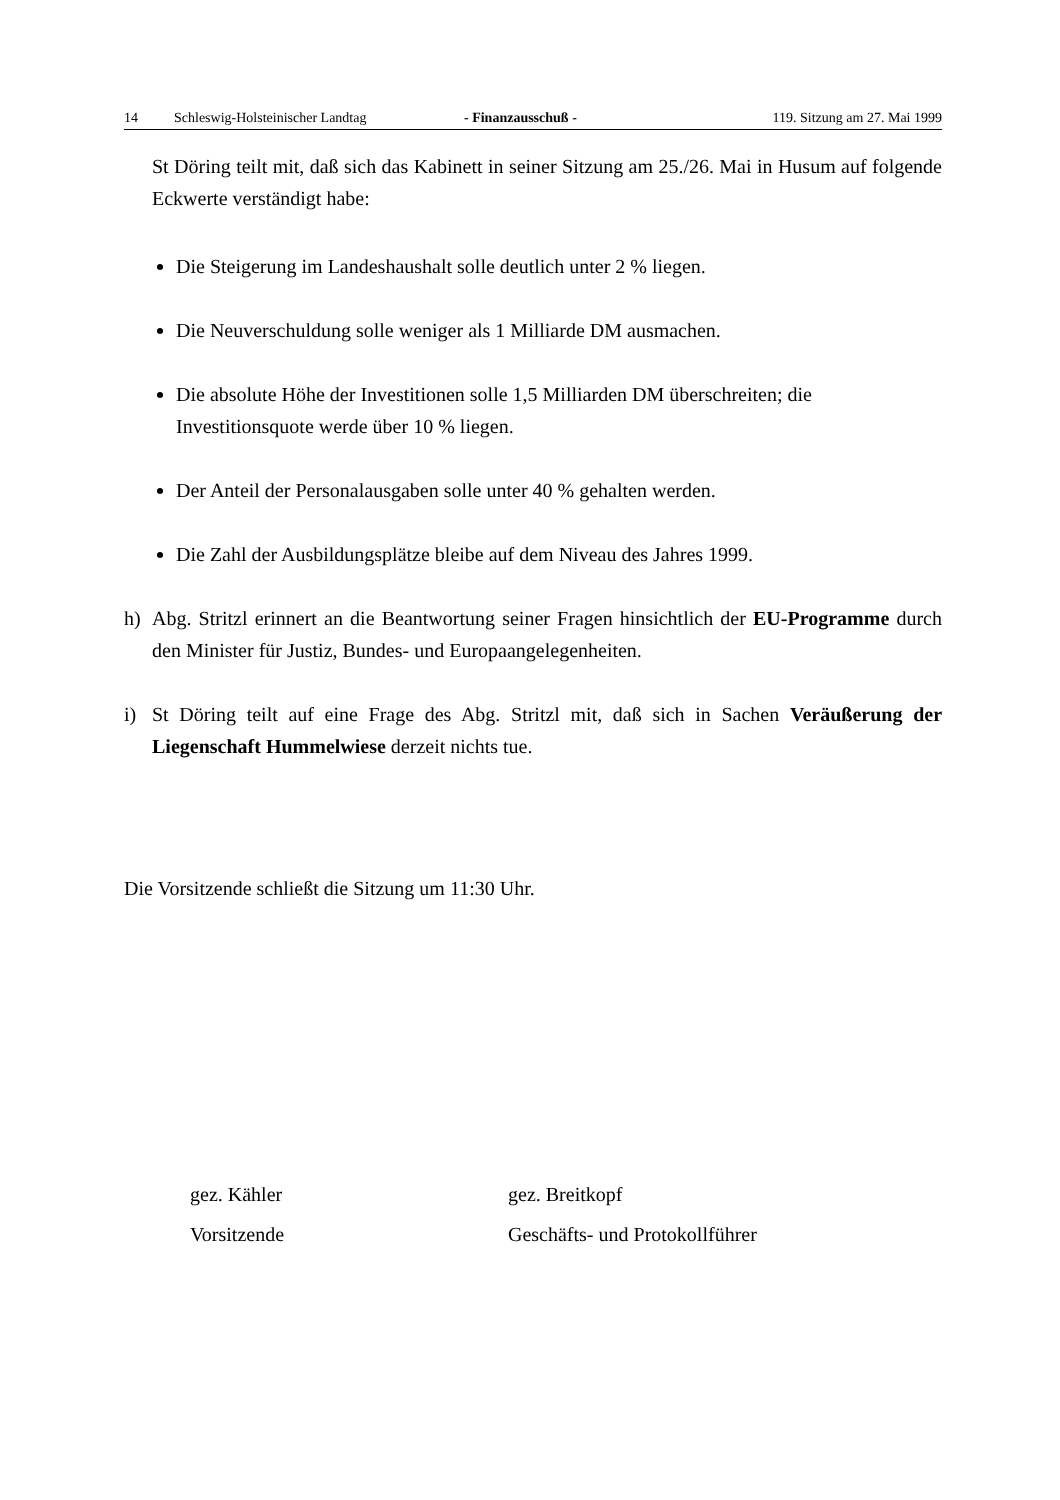14 Schleswig-Holsteinischer Landtag - Finanzausschuß - 119. Sitzung am 27. Mai 1999
St Döring teilt mit, daß sich das Kabinett in seiner Sitzung am 25./26. Mai in Husum auf folgende Eckwerte verständigt habe:
Die Steigerung im Landeshaushalt solle deutlich unter 2 % liegen.
Die Neuverschuldung solle weniger als 1 Milliarde DM ausmachen.
Die absolute Höhe der Investitionen solle 1,5 Milliarden DM überschreiten; die Investitionsquote werde über 10 % liegen.
Der Anteil der Personalausgaben solle unter 40 % gehalten werden.
Die Zahl der Ausbildungsplätze bleibe auf dem Niveau des Jahres 1999.
h) Abg. Stritzl erinnert an die Beantwortung seiner Fragen hinsichtlich der EU-Programme durch den Minister für Justiz, Bundes- und Europaangelegenheiten.
i) St Döring teilt auf eine Frage des Abg. Stritzl mit, daß sich in Sachen Veräußerung der Liegenschaft Hummelwiese derzeit nichts tue.
Die Vorsitzende schließt die Sitzung um 11:30 Uhr.
gez. Kähler
Vorsitzende
gez. Breitkopf
Geschäfts- und Protokollführer